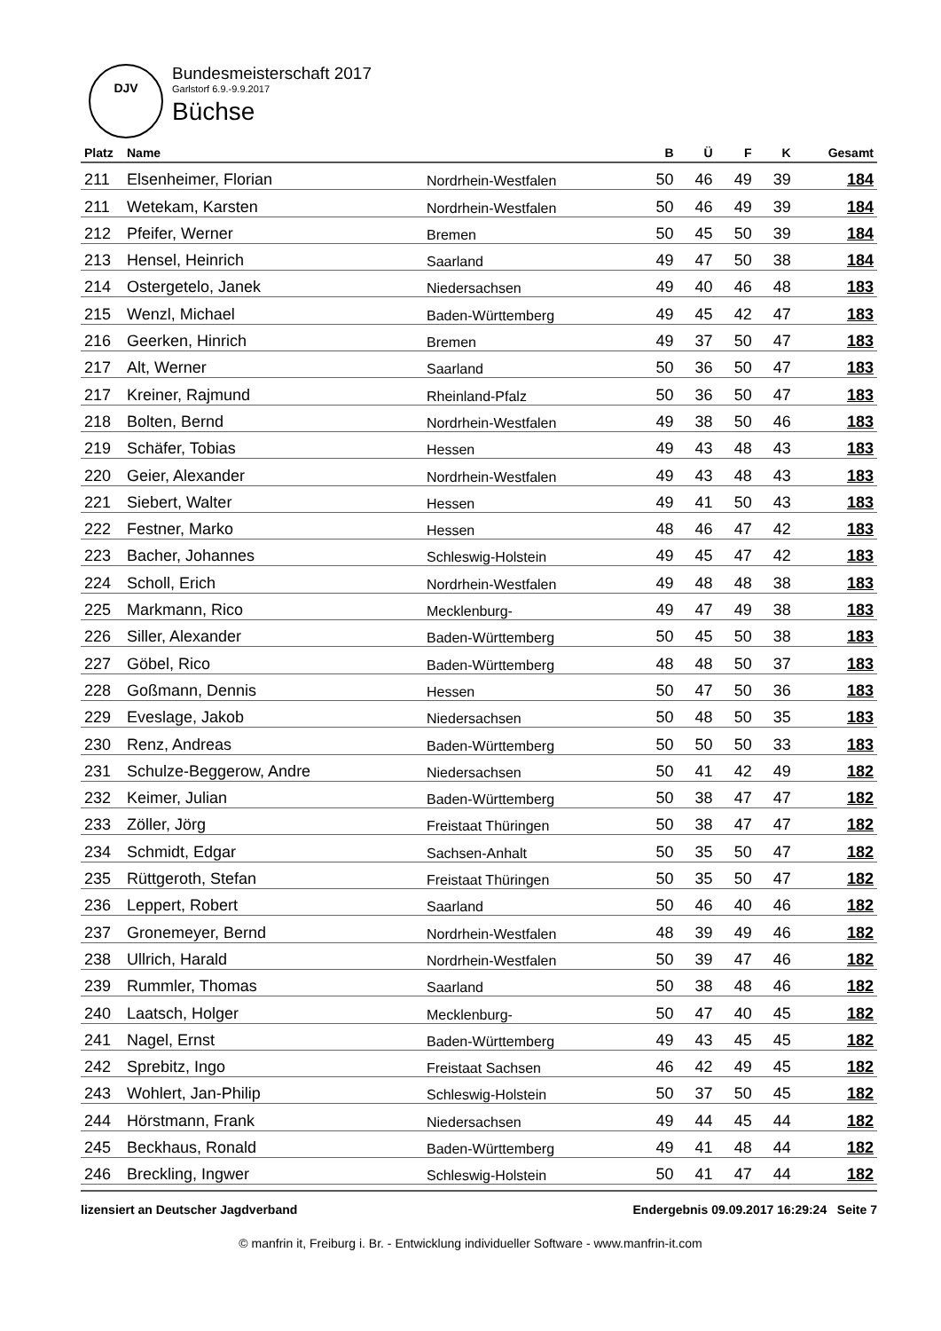DJV
Bundesmeisterschaft 2017
Garlstorf 6.9.-9.9.2017
Büchse
| Platz | Name | | B | Ü | F | K | Gesamt |
| --- | --- | --- | --- | --- | --- | --- | --- |
| 211 | Elsenheimer, Florian | Nordrhein-Westfalen | 50 | 46 | 49 | 39 | 184 |
| 211 | Wetekam, Karsten | Nordrhein-Westfalen | 50 | 46 | 49 | 39 | 184 |
| 212 | Pfeifer, Werner | Bremen | 50 | 45 | 50 | 39 | 184 |
| 213 | Hensel, Heinrich | Saarland | 49 | 47 | 50 | 38 | 184 |
| 214 | Ostergetelo, Janek | Niedersachsen | 49 | 40 | 46 | 48 | 183 |
| 215 | Wenzl, Michael | Baden-Württemberg | 49 | 45 | 42 | 47 | 183 |
| 216 | Geerken, Hinrich | Bremen | 49 | 37 | 50 | 47 | 183 |
| 217 | Alt, Werner | Saarland | 50 | 36 | 50 | 47 | 183 |
| 217 | Kreiner, Rajmund | Rheinland-Pfalz | 50 | 36 | 50 | 47 | 183 |
| 218 | Bolten, Bernd | Nordrhein-Westfalen | 49 | 38 | 50 | 46 | 183 |
| 219 | Schäfer, Tobias | Hessen | 49 | 43 | 48 | 43 | 183 |
| 220 | Geier, Alexander | Nordrhein-Westfalen | 49 | 43 | 48 | 43 | 183 |
| 221 | Siebert, Walter | Hessen | 49 | 41 | 50 | 43 | 183 |
| 222 | Festner, Marko | Hessen | 48 | 46 | 47 | 42 | 183 |
| 223 | Bacher, Johannes | Schleswig-Holstein | 49 | 45 | 47 | 42 | 183 |
| 224 | Scholl, Erich | Nordrhein-Westfalen | 49 | 48 | 48 | 38 | 183 |
| 225 | Markmann, Rico | Mecklenburg- | 49 | 47 | 49 | 38 | 183 |
| 226 | Siller, Alexander | Baden-Württemberg | 50 | 45 | 50 | 38 | 183 |
| 227 | Göbel, Rico | Baden-Württemberg | 48 | 48 | 50 | 37 | 183 |
| 228 | Goßmann, Dennis | Hessen | 50 | 47 | 50 | 36 | 183 |
| 229 | Eveslage, Jakob | Niedersachsen | 50 | 48 | 50 | 35 | 183 |
| 230 | Renz, Andreas | Baden-Württemberg | 50 | 50 | 50 | 33 | 183 |
| 231 | Schulze-Beggerow, Andre | Niedersachsen | 50 | 41 | 42 | 49 | 182 |
| 232 | Keimer, Julian | Baden-Württemberg | 50 | 38 | 47 | 47 | 182 |
| 233 | Zöller, Jörg | Freistaat Thüringen | 50 | 38 | 47 | 47 | 182 |
| 234 | Schmidt, Edgar | Sachsen-Anhalt | 50 | 35 | 50 | 47 | 182 |
| 235 | Rüttgeroth, Stefan | Freistaat Thüringen | 50 | 35 | 50 | 47 | 182 |
| 236 | Leppert, Robert | Saarland | 50 | 46 | 40 | 46 | 182 |
| 237 | Gronemeyer, Bernd | Nordrhein-Westfalen | 48 | 39 | 49 | 46 | 182 |
| 238 | Ullrich, Harald | Nordrhein-Westfalen | 50 | 39 | 47 | 46 | 182 |
| 239 | Rummler, Thomas | Saarland | 50 | 38 | 48 | 46 | 182 |
| 240 | Laatsch, Holger | Mecklenburg- | 50 | 47 | 40 | 45 | 182 |
| 241 | Nagel, Ernst | Baden-Württemberg | 49 | 43 | 45 | 45 | 182 |
| 242 | Sprebitz, Ingo | Freistaat Sachsen | 46 | 42 | 49 | 45 | 182 |
| 243 | Wohlert, Jan-Philip | Schleswig-Holstein | 50 | 37 | 50 | 45 | 182 |
| 244 | Hörstmann, Frank | Niedersachsen | 49 | 44 | 45 | 44 | 182 |
| 245 | Beckhaus, Ronald | Baden-Württemberg | 49 | 41 | 48 | 44 | 182 |
| 246 | Breckling, Ingwer | Schleswig-Holstein | 50 | 41 | 47 | 44 | 182 |
lizensiert an Deutscher Jagdverband Endergebnis 09.09.2017 16:29:24 Seite 7
© manfrin it, Freiburg i. Br. - Entwicklung individueller Software - www.manfrin-it.com